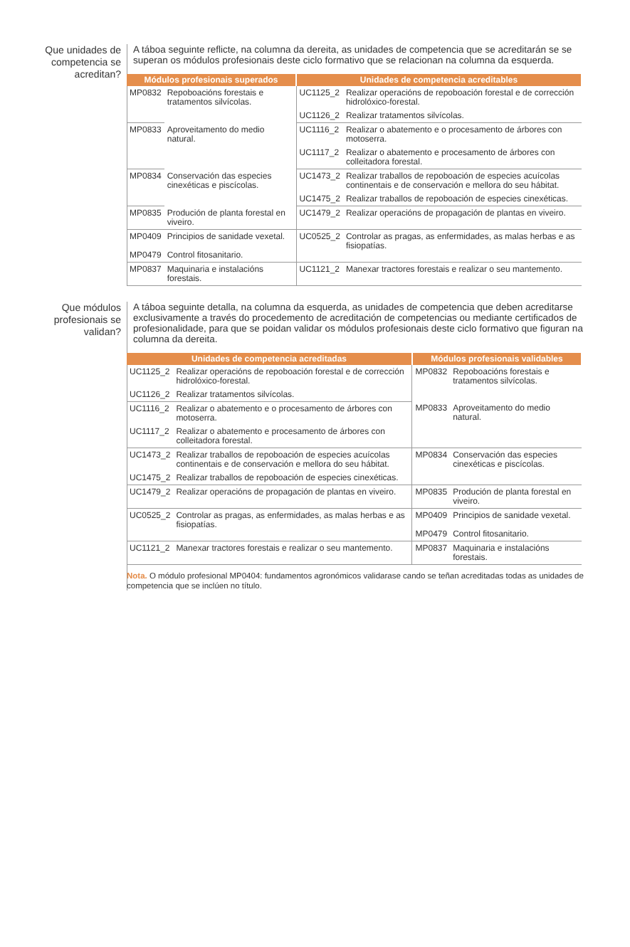Que unidades de competencia se acreditan?
A táboa seguinte reflicte, na columna da dereita, as unidades de competencia que se acreditarán se se superan os módulos profesionais deste ciclo formativo que se relacionan na columna da esquer­da.
| Módulos profesionais superados | | Unidades de competencia acreditables | |
| --- | --- | --- | --- |
| MP0832 | Repoboacións forestais e tratamentos silvícolas. | UC1125_2 | Realizar operacións de repoboación forestal e de corrección hidrolóxico-forestal. |
| | | UC1126_2 | Realizar tratamentos silvícolas. |
| MP0833 | Aproveitamento do medio natural. | UC1116_2 | Realizar o abatemento e o procesamento de árbores con motoserra. |
| | | UC1117_2 | Realizar o abatemento e procesamento de árbores con colleitadora forestal. |
| MP0834 | Conservación das especies cinexéticas e piscícolas. | UC1473_2 | Realizar traballos de repoboación de especies acuícolas continentais e de conservación e mellora do seu hábitat. |
| | | UC1475_2 | Realizar traballos de repoboación de especies cinexéticas. |
| MP0835 | Produción de planta forestal en viveiro. | UC1479_2 | Realizar operacións de propagación de plantas en viveiro. |
| MP0409 MP0479 | Principios de sanidade vexetal. Control fitosanitario. | UC0525_2 | Controlar as pragas, as enfermidades, as malas herbas e as fisiopatías. |
| MP0837 | Maquinaria e instalacións forestais. | UC1121_2 | Manexar tractores forestais e realizar o seu mantemento. |
Que módulos profesionais se validan?
A táboa seguinte detalla, na columna da esquerda, as unidades de competencia que deben acreditarse exclusivamente a través do procedemento de acreditación de competencias ou mediante certificados de profesionalidade, para que se poidan validar os módulos profesionais deste ciclo formativo que fi­guran na columna da dereita.
| Unidades de competencia acreditadas | | Módulos profesionais validables | |
| --- | --- | --- | --- |
| UC1125_2 | Realizar operacións de repoboación forestal e de corrección hidrolóxico-forestal. | MP0832 | Repoboacións forestais e tratamentos silvícolas. |
| UC1126_2 | Realizar tratamentos silvícolas. | | |
| UC1116_2 | Realizar o abatemento e o procesamento de árbores con motoserra. | MP0833 | Aproveitamento do medio natural. |
| UC1117_2 | Realizar o abatemento e procesamento de árbores con colleitadora forestal. | | |
| UC1473_2 | Realizar traballos de repoboación de especies acuícolas continentais e de conservación e mellora do seu hábitat. | MP0834 | Conservación das especies cinexéticas e piscícolas. |
| UC1475_2 | Realizar traballos de repoboación de especies cinexéticas. | | |
| UC1479_2 | Realizar operacións de propagación de plantas en viveiro. | MP0835 | Produción de planta forestal en viveiro. |
| UC0525_2 | Controlar as pragas, as enfermidades, as malas herbas e as fisiopatías. | MP0409 MP0479 | Principios de sanidade vexetal. Control fitosanitario. |
| UC1121_2 | Manexar tractores forestais e realizar o seu mantemento. | MP0837 | Maquinaria e instalacións forestais. |
Nota. O módulo profesional MP0404: fundamentos agronómicos validarase cando se teñan acreditadas todas as unida­des de competencia que se inclúen no título.